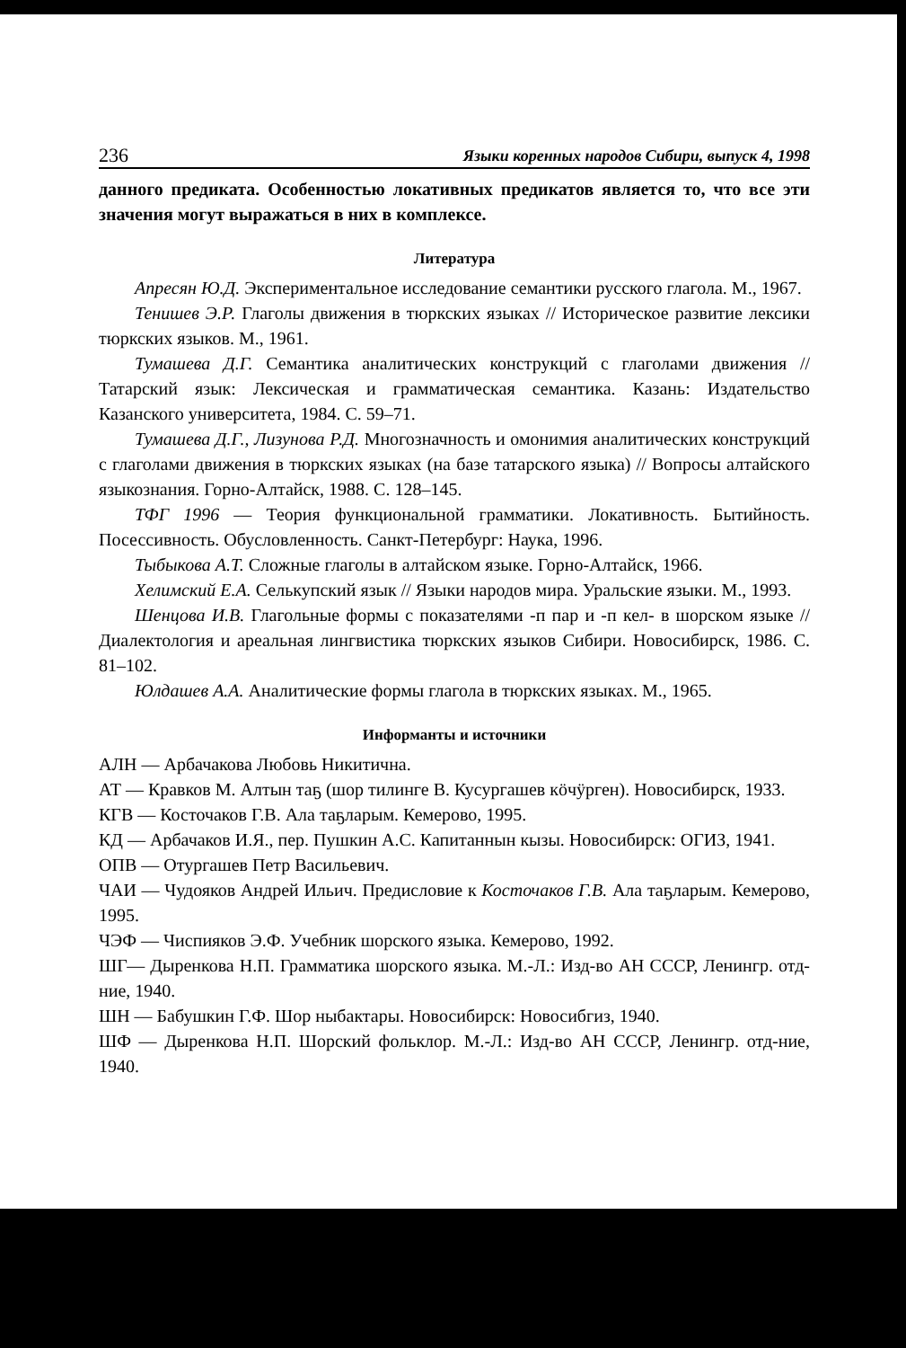236 Языки коренных народов Сибири, выпуск 4, 1998
данного предиката. Особенностью локативных предикатов является то, что все эти значения могут выражаться в них в комплексе.
Литература
Апресян Ю.Д. Экспериментальное исследование семантики русского глагола. М., 1967.
Тенишев Э.Р. Глаголы движения в тюркских языках // Историческое развитие лексики тюркских языков. М., 1961.
Тумашева Д.Г. Семантика аналитических конструкций с глаголами движения // Татарский язык: Лексическая и грамматическая семантика. Казань: Издательство Казанского университета, 1984. С. 59–71.
Тумашева Д.Г., Лизунова Р.Д. Многозначность и омонимия аналитических конструкций с глаголами движения в тюркских языках (на базе татарского языка) // Вопросы алтайского языкознания. Горно-Алтайск, 1988. С. 128–145.
ТФГ 1996 — Теория функциональной грамматики. Локативность. Бытийность. Посессивность. Обусловленность. Санкт-Петербург: Наука, 1996.
Тыбыкова А.Т. Сложные глаголы в алтайском языке. Горно-Алтайск, 1966.
Хелимский Е.А. Селькупский язык // Языки народов мира. Уральские языки. М., 1993.
Шенцова И.В. Глагольные формы с показателями -п пар и -п кел- в шорском языке // Диалектология и ареальная лингвистика тюркских языков Сибири. Новосибирск, 1986. С. 81–102.
Юлдашев А.А. Аналитические формы глагола в тюркских языках. М., 1965.
Информанты и источники
АЛН — Арбачакова Любовь Никитична.
АТ — Кравков М. Алтын таҕ (шор тилинге В. Кусургашев кӧчӱрген). Новосибирск, 1933.
КГВ — Косточаков Г.В. Ала таҕларым. Кемерово, 1995.
КД — Арбачаков И.Я., пер. Пушкин А.С. Капитаннын кызы. Новосибирск: ОГИЗ, 1941.
ОПВ — Отургашев Петр Васильевич.
ЧАИ — Чудояков Андрей Ильич. Предисловие к Косточаков Г.В. Ала таҕларым. Кемерово, 1995.
ЧЭФ — Чиспияков Э.Ф. Учебник шорского языка. Кемерово, 1992.
ШГ— Дыренкова Н.П. Грамматика шорского языка. М.-Л.: Изд-во АН СССР, Ленингр. отд-ние, 1940.
ШН — Бабушкин Г.Ф. Шор ныбактары. Новосибирск: Новосибгиз, 1940.
ШФ — Дыренкова Н.П. Шорский фольклор. М.-Л.: Изд-во АН СССР, Ленингр. отд-ние, 1940.